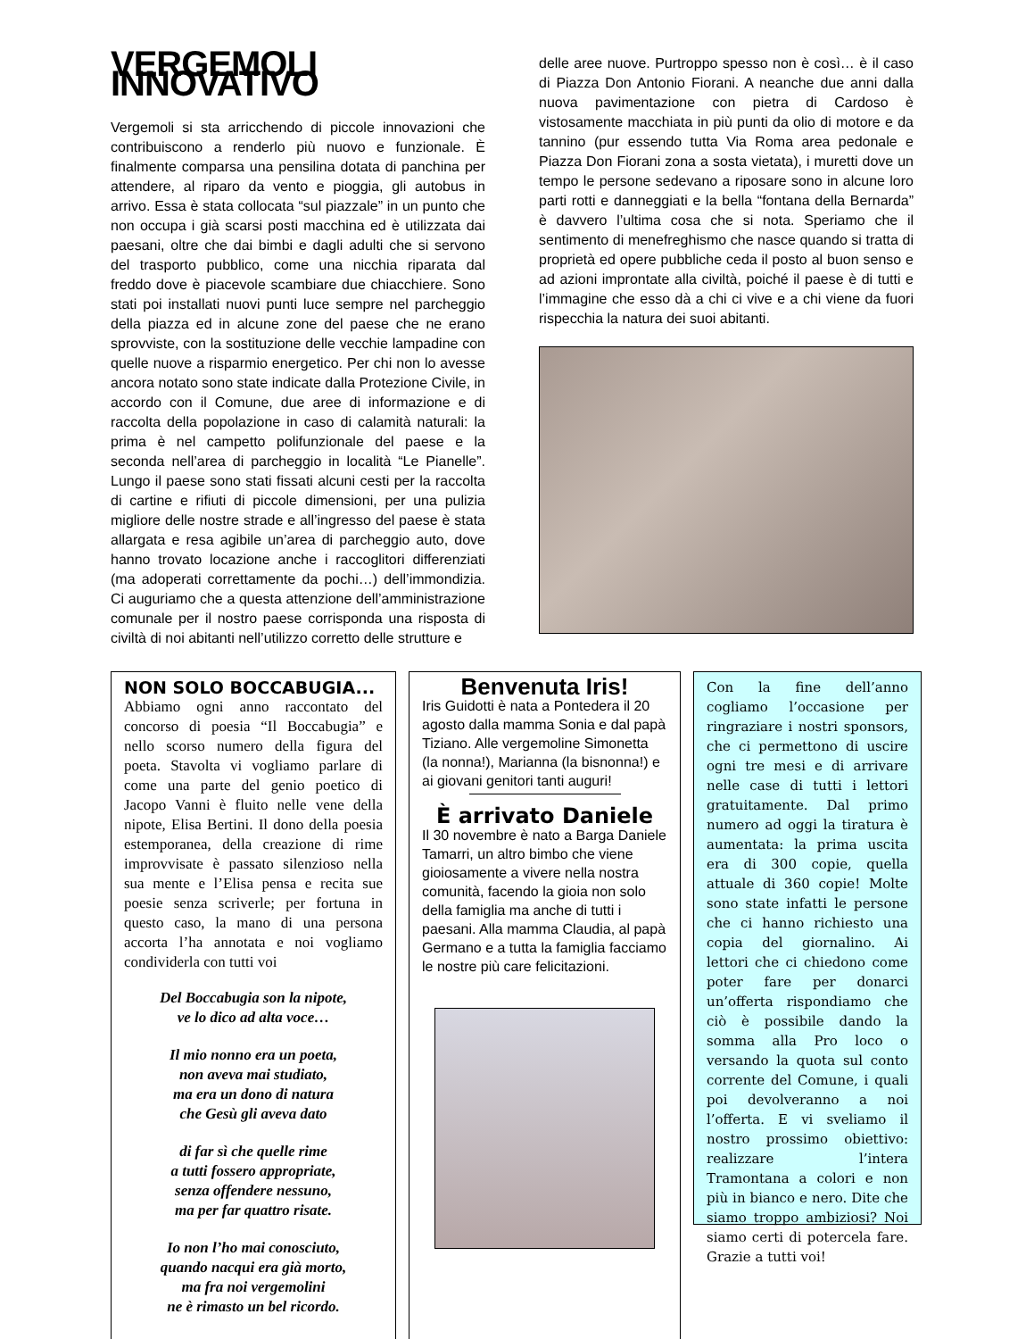VERGEMOLI INNOVATIVO
Vergemoli si sta arricchendo di piccole innovazioni che contribuiscono a renderlo più nuovo e funzionale. È finalmente comparsa una pensilina dotata di panchina per attendere, al riparo da vento e pioggia, gli autobus in arrivo. Essa è stata collocata “sul piazzale” in un punto che non occupa i già scarsi posti macchina ed è utilizzata dai paesani, oltre che dai bimbi e dagli adulti che si servono del trasporto pubblico, come una nicchia riparata dal freddo dove è piacevole scambiare due chiacchiere. Sono stati poi installati nuovi punti luce sempre nel parcheggio della piazza ed in alcune zone del paese che ne erano sprovviste, con la sostituzione delle vecchie lampadine con quelle nuove a risparmio energetico. Per chi non lo avesse ancora notato sono state indicate dalla Protezione Civile, in accordo con il Comune, due aree di informazione e di raccolta della popolazione in caso di calamità naturali: la prima è nel campetto polifunzionale del paese e la seconda nell’area di parcheggio in località “Le Pianelle”. Lungo il paese sono stati fissati alcuni cesti per la raccolta di cartine e rifiuti di piccole dimensioni, per una pulizia migliore delle nostre strade e all’ingresso del paese è stata allargata e resa agibile un’area di parcheggio auto, dove hanno trovato locazione anche i raccoglitori differenziati (ma adoperati correttamente da pochi…) dell’immondizia. Ci auguriamo che a questa attenzione dell’amministrazione comunale per il nostro paese corrisponda una risposta di civiltà di noi abitanti nell’utilizzo corretto delle strutture e
delle aree nuove. Purtroppo spesso non è così… è il caso di Piazza Don Antonio Fiorani. A neanche due anni dalla nuova pavimentazione con pietra di Cardoso è vistosamente macchiata in più punti da olio di motore e da tannino (pur essendo tutta Via Roma area pedonale e Piazza Don Fiorani zona a sosta vietata), i muretti dove un tempo le persone sedevano a riposare sono in alcune loro parti rotti e danneggiati e la bella “fontana della Bernarda” è davvero l’ultima cosa che si nota. Speriamo che il sentimento di menefreghismo che nasce quando si tratta di proprietà ed opere pubbliche ceda il posto al buon senso e ad azioni improntate alla civiltà, poiché il paese è di tutti e l’immagine che esso dà a chi ci vive e a chi viene da fuori rispecchia la natura dei suoi abitanti.
NON SOLO BOCCABUGIA...
Abbiamo ogni anno raccontato del concorso di poesia “Il Boccabugia” e nello scorso numero della figura del poeta. Stavolta vi vogliamo parlare di come una parte del genio poetico di Jacopo Vanni è fluito nelle vene della nipote, Elisa Bertini. Il dono della poesia estemporanea, della creazione di rime improvvisate è passato silenzioso nella sua mente e l’Elisa pensa e recita sue poesie senza scriverle; per fortuna in questo caso, la mano di una persona accorta l’ha annotata e noi vogliamo condividerla con tutti voi
Del Boccabugia son la nipote,
ve lo dico ad alta voce…
Il mio nonno era un poeta,
non aveva mai studiato,
ma era un dono di natura
che Gesù gli aveva dato
di far sì che quelle rime
a tutti fossero appropriate,
senza offendere nessuno,
ma per far quattro risate.
Io non l’ho mai conosciuto,
quando nacqui era già morto,
ma fra noi vergemolini
ne è rimasto un bel ricordo.
Benvenuta Iris!
Iris Guidotti è nata a Pontedera il 20 agosto dalla mamma Sonia e dal papà Tiziano. Alle vergemoline Simonetta (la nonna!), Marianna (la bisnonna!) e ai giovani genitori tanti auguri!
È arrivato Daniele
Il 30 novembre è nato a Barga Daniele Tamarri, un altro bimbo che viene gioiosamente a vivere nella nostra comunità, facendo la gioia non solo della famiglia ma anche di tutti i paesani. Alla mamma Claudia, al papà Germano e a tutta la famiglia facciamo le nostre più care felicitazioni.
Con la fine dell’anno cogliamo l’occasione per ringraziare i nostri sponsors, che ci permettono di uscire ogni tre mesi e di arrivare nelle case di tutti i lettori gratuitamente. Dal primo numero ad oggi la tiratura è aumentata: la prima uscita era di 300 copie, quella attuale di 360 copie! Molte sono state infatti le persone che ci hanno richiesto una copia del giornalino. Ai lettori che ci chiedono come poter fare per donarci un’offerta rispondiamo che ciò è possibile dando la somma alla Pro loco o versando la quota sul conto corrente del Comune, i quali poi devolveranno a noi l’offerta. E vi sveliamo il nostro prossimo obiettivo: realizzare l’intera Tramontana a colori e non più in bianco e nero. Dite che siamo troppo ambiziosi? Noi siamo certi di potercela fare. Grazie a tutti voi!